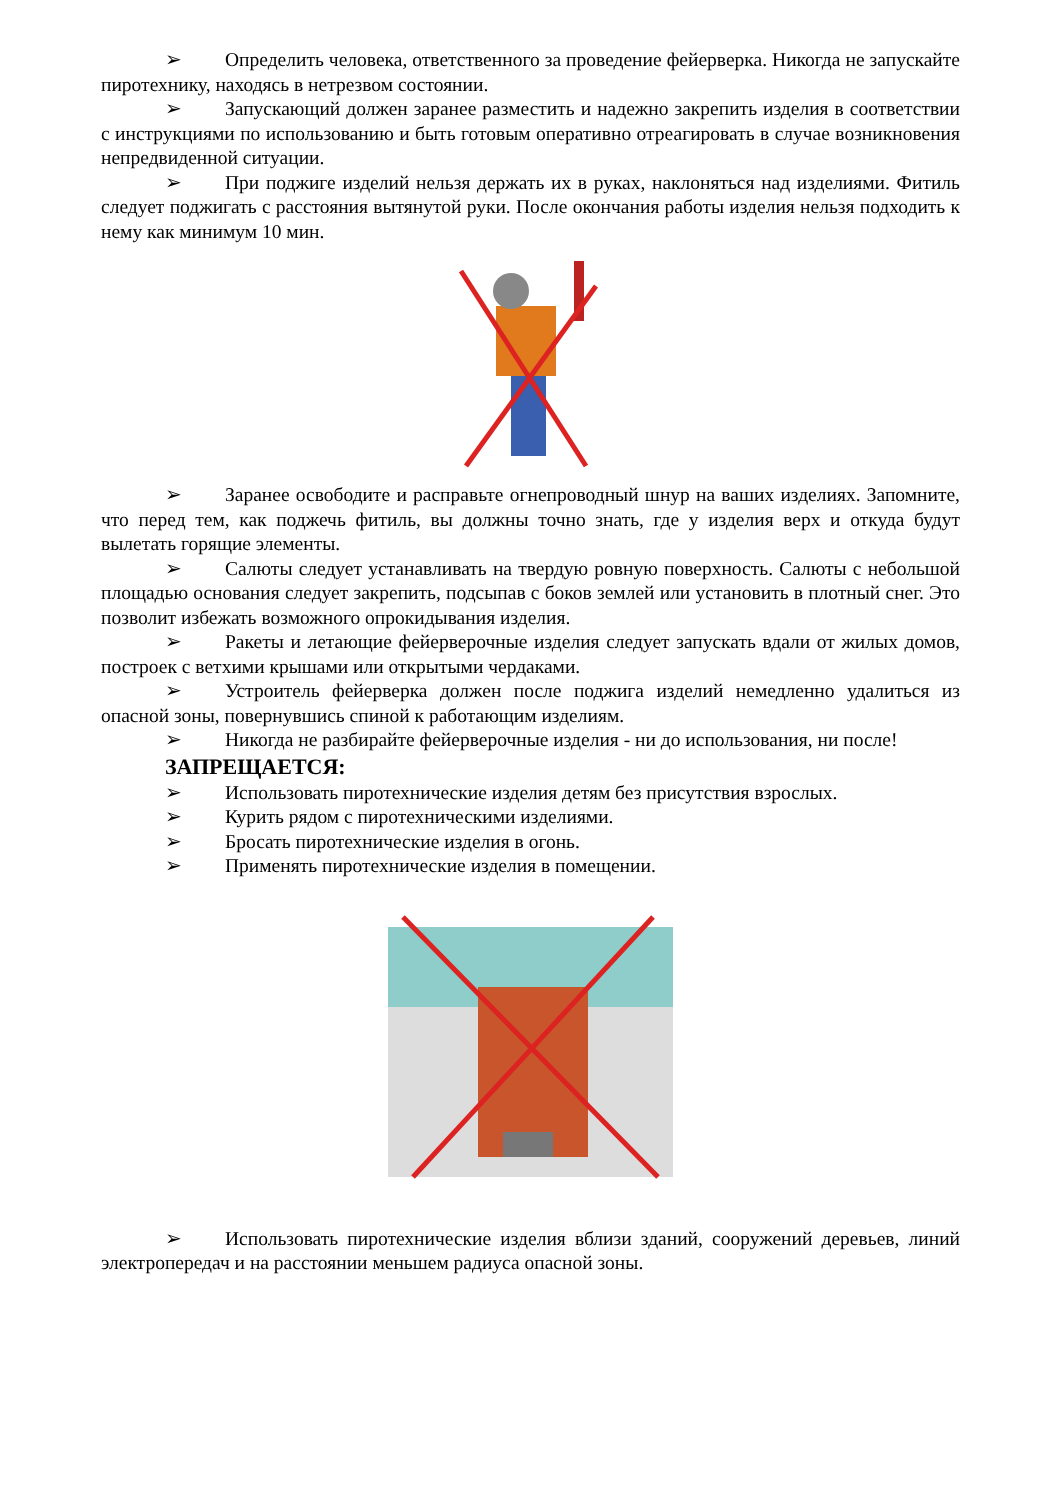➢ Определить человека, ответственного за проведение фейерверка. Никогда не запускайте пиротехнику, находясь в нетрезвом состоянии.
➢ Запускающий должен заранее разместить и надежно закрепить изделия в соответствии с инструкциями по использованию и быть готовым оперативно отреагировать в случае возникновения непредвиденной ситуации.
➢ При поджиге изделий нельзя держать их в руках, наклоняться над изделиями. Фитиль следует поджигать с расстояния вытянутой руки. После окончания работы изделия нельзя подходить к нему как минимум 10 мин.
➢ Заранее освободите и расправьте огнепроводный шнур на ваших изделиях. Запомните, что перед тем, как поджечь фитиль, вы должны точно знать, где у изделия верх и откуда будут вылетать горящие элементы.
➢ Салюты следует устанавливать на твердую ровную поверхность. Салюты с небольшой площадью основания следует закрепить, подсыпав с боков землей или установить в плотный снег. Это позволит избежать возможного опрокидывания изделия.
➢ Ракеты и летающие фейерверочные изделия следует запускать вдали от жилых домов, построек с ветхими крышами или открытыми чердаками.
➢ Устроитель фейерверка должен после поджига изделий немедленно удалиться из опасной зоны, повернувшись спиной к работающим изделиям.
➢ Никогда не разбирайте фейерверочные изделия - ни до использования, ни после!
ЗАПРЕЩАЕТСЯ:
➢ Использовать пиротехнические изделия детям без присутствия взрослых.
➢ Курить рядом с пиротехническими изделиями.
➢ Бросать пиротехнические изделия в огонь.
➢ Применять пиротехнические изделия в помещении.
➢ Использовать пиротехнические изделия вблизи зданий, сооружений деревьев, линий электропередач и на расстоянии меньшем радиуса опасной зоны.